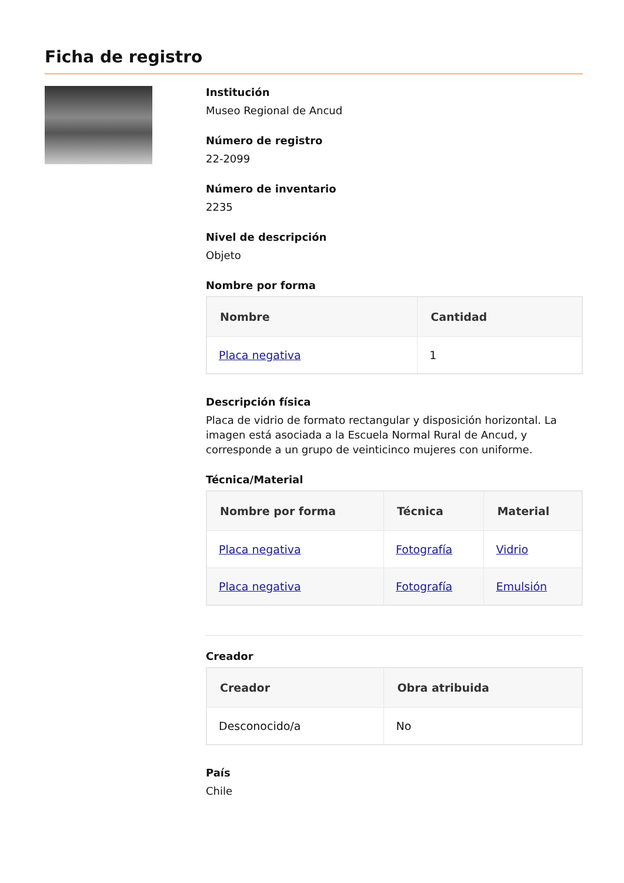Ficha de registro
Institución
Museo Regional de Ancud
Número de registro
22-2099
Número de inventario
2235
Nivel de descripción
Objeto
Nombre por forma
| Nombre | Cantidad |
| --- | --- |
| Placa negativa | 1 |
Descripción física
Placa de vidrio de formato rectangular y disposición horizontal. La imagen está asociada a la Escuela Normal Rural de Ancud, y corresponde a un grupo de veinticinco mujeres con uniforme.
Técnica/Material
| Nombre por forma | Técnica | Material |
| --- | --- | --- |
| Placa negativa | Fotografía | Vidrio |
| Placa negativa | Fotografía | Emulsión |
Creador
| Creador | Obra atribuida |
| --- | --- |
| Desconocido/a | No |
País
Chile